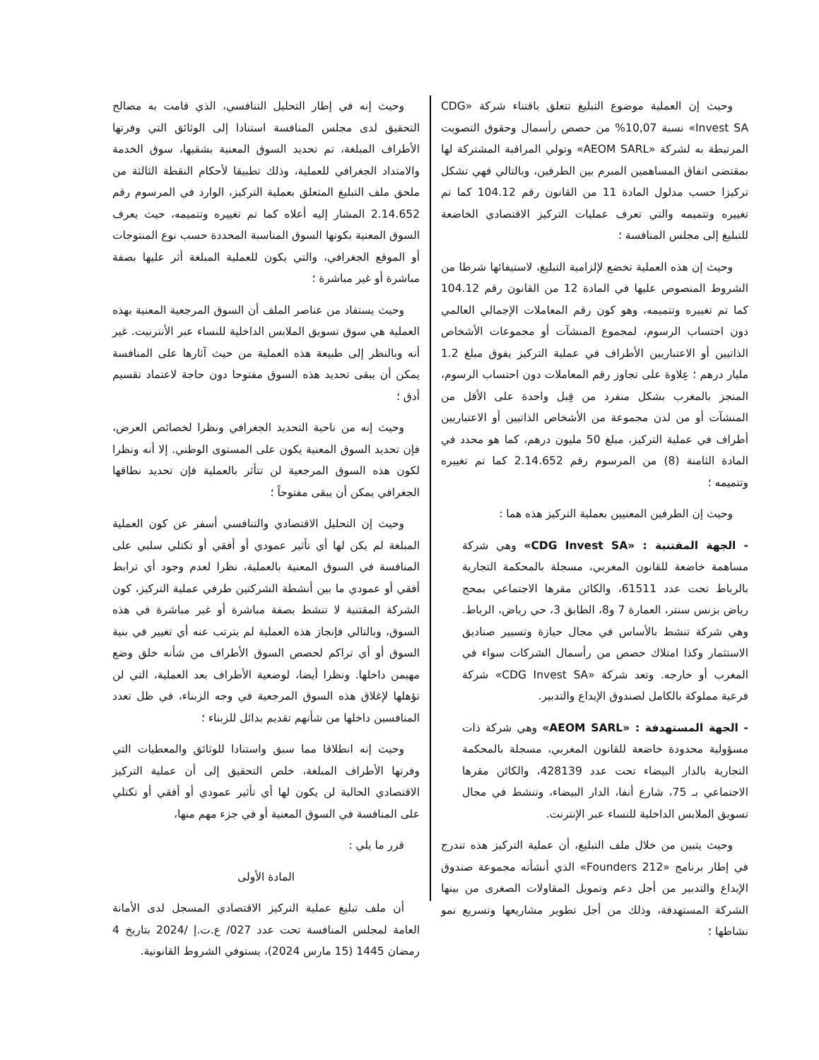وحيث إن العملية موضوع التبليغ تتعلق باقتناء شركة «CDG Invest SA» نسبة 10,07% من حصص رأسمال وحقوق التصويت المرتبطة به لشركة «AEOM SARL» وتولي المراقبة المشتركة لها بمقتضى اتفاق المساهمين المبرم بين الطرفين، وبالتالي فهي تشكل تركيزا حسب مدلول المادة 11 من القانون رقم 104.12 كما تم تغييره وتتميمه والتي تعرف عمليات التركيز الاقتصادي الخاضعة للتبليغ إلى مجلس المنافسة ؛
وحيث إن هذه العملية تخضع لإلزامية التبليغ، لاستيفائها شرطا من الشروط المنصوص عليها في المادة 12 من القانون رقم 104.12 كما تم تغييره وتتميمه، وهو كون رقم المعاملات الإجمالي العالمي دون احتساب الرسوم، لمجموع المنشآت أو مجموعات الأشخاص الذاتيين أو الاعتباريين الأطراف في عملية التركيز يفوق مبلغ 1.2 مليار درهم ؛ عِلاوة على تجاوز رقم المعاملات دون احتساب الرسوم، المنجز بالمغرب بشكل منفرد من قِبل واحدة على الأقل من المنشآت أو من لدن مجموعة من الأشخاص الذاتيين أو الاعتباريين أطراف في عملية التركيز، مبلغ 50 مليون درهم، كما هو محدد في المادة الثامنة (8) من المرسوم رقم 2.14.652 كما تم تغييره وتتميمه ؛
وحيث إن الطرفين المعنيين بعملية التركيز هذه هما :
- الجهة المقتنية : «CDG Invest SA» وهي شركة مساهمة خاضعة للقانون المغربي، مسجلة بالمحكمة التجارية بالرباط تحت عدد 61511، والكائن مقرها الاجتماعي بمحج رياض بزنس سنتر، العمارة 7 و8، الطابق 3، حي رياض، الرباط. وهي شركة تنشط بالأساس في مجال حيازة وتسيير صناديق الاستثمار وكذا امتلاك حصص من رأسمال الشركات سواء في المغرب أو خارجه. وتعد شركة «CDG Invest SA» شركة فرعية مملوكة بالكامل لصندوق الإيداع والتدبير.
- الجهة المستهدفة : «AEOM SARL» وهي شركة ذات مسؤولية محدودة خاضعة للقانون المغربي، مسجلة بالمحكمة التجارية بالدار البيضاء تحت عدد 428139، والكائن مقرها الاجتماعي بـ 75، شارع أنفا، الدار البيضاء، وتنشط في مجال تسويق الملابس الداخلية للنساء عبر الإنترنت.
وحيث يتبين من خلال ملف التبليغ، أن عملية التركيز هذه تندرج في إطار برنامج «212 Founders» الذي أنشأته مجموعة صندوق الإيداع والتدبير من أجل دعم وتمويل المقاولات الصغرى من بينها الشركة المستهدفة، وذلك من أجل تطوير مشاريعها وتسريع نمو نشاطها ؛
وحيث إنه في إطار التحليل التنافسي، الذي قامت به مصالح التحقيق لدى مجلس المنافسة استنادا إلى الوثائق التي وفرتها الأطراف المبلغة، تم تحديد السوق المعنية بشقيها، سوق الخدمة والامتداد الجغرافي للعملية، وذلك تطبيقا لأحكام النقطة الثالثة من ملحق ملف التبليغ المتعلق بعملية التركيز، الوارد في المرسوم رقم 2.14.652 المشار إليه أعلاه كما تم تغييره وتتميمه، حيث يعرف السوق المعنية بكونها السوق المناسبة المحددة حسب نوع المنتوجات أو الموقع الجغرافي، والتي يكون للعملية المبلغة أثر عليها بصفة مباشرة أو غير مباشرة ؛
وحيث يستفاد من عناصر الملف أن السوق المرجعية المعنية بهذه العملية هي سوق تسويق الملابس الداخلية للنساء عبر الأنترنيت. غير أنه وبالنظر إلى طبيعة هذه العملية من حيث آثارها على المنافسة يمكن أن يبقى تحديد هذه السوق مفتوحا دون حاجة لاعتماد تقسيم أدق ؛
وحيث إنه من ناحية التحديد الجغرافي ونظرا لخصائص العرض، فإن تحديد السوق المعنية يكون على المستوى الوطني. إلا أنه ونظرا لكون هذه السوق المرجعية لن تتأثر بالعملية فإن تحديد نطاقها الجغرافي يمكن أن يبقى مفتوحاً ؛
وحيث إن التحليل الاقتصادي والتنافسي أسفر عن كون العملية المبلغة لم يكن لها أي تأثير عمودي أو أفقي أو تكتلي سلبي على المنافسة في السوق المعنية بالعملية، نظرا لعدم وجود أي ترابط أفقي أو عمودي ما بين أنشطة الشركتين طرفي عملية التركيز، كون الشركة المقتنية لا تنشط بصفة مباشرة أو غير مباشرة في هذه السوق، وبالتالي فإنجاز هذه العملية لم يترتب عنه أي تغيير في بنية السوق أو أي تراكم لحصص السوق الأطراف من شأنه خلق وضع مهيمن داخلها. ونظرا أيضا، لوضعية الأطراف بعد العملية، التي لن تؤهلها لإغلاق هذه السوق المرجعية في وجه الزبناء، في ظل تعدد المنافسين داخلها من شأنهم تقديم بدائل للزبناء ؛
وحيث إنه انطلاقا مما سبق واستنادا للوثائق والمعطيات التي وفرتها الأطراف المبلغة، خلص التحقيق إلى أن عملية التركيز الاقتصادي الحالية لن يكون لها أي تأثير عمودي أو أفقي أو تكتلي على المنافسة في السوق المعنية أو في جزء مهم منها،
قرر ما يلي :
المادة الأولى
أن ملف تبليغ عملية التركيز الاقتصادي المسجل لدى الأمانة العامة لمجلس المنافسة تحت عدد 027/ ع.ت.إ /2024 بتاريخ 4 رمضان 1445 (15 مارس 2024)، يستوفي الشروط القانونية.